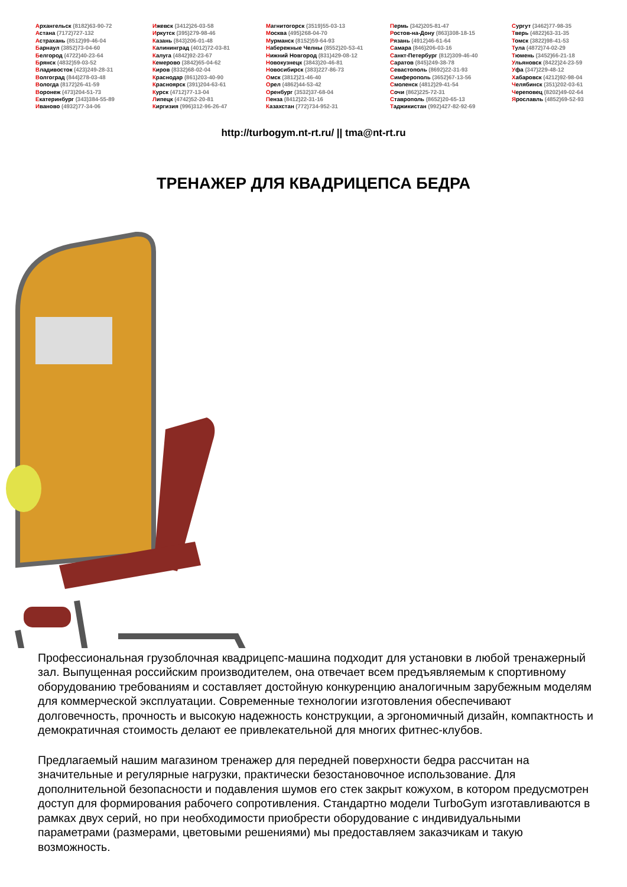Архангельск (8182)63-90-72
Астана (7172)727-132
Астрахань (8512)99-46-04
Барнаул (3852)73-04-60
Белгород (4722)40-23-64
Брянск (4832)59-03-52
Владивосток (423)249-28-31
Волгоград (844)278-03-48
Вологда (8172)26-41-59
Воронеж (473)204-51-73
Екатеринбург (343)384-55-89
Иваново (4932)77-34-06
Ижевск (3412)26-03-58
Иркутск (395)279-98-46
Казань (843)206-01-48
Калининград (4012)72-03-81
Калуга (4842)92-23-67
Кемерово (3842)65-04-62
Киров (8332)68-02-04
Краснодар (861)203-40-90
Красноярск (391)204-63-61
Курск (4712)77-13-04
Липецк (4742)52-20-81
Киргизия (996)312-96-26-47
Магнитогорск (3519)55-03-13
Москва (495)268-04-70
Мурманск (8152)59-64-93
Набережные Челны (8552)20-53-41
Нижний Новгород (831)429-08-12
Новокузнецк (3843)20-46-81
Новосибирск (383)227-86-73
Омск (3812)21-46-40
Орел (4862)44-53-42
Оренбург (3532)37-68-04
Пенза (8412)22-31-16
Казахстан (772)734-952-31
Пермь (342)205-81-47
Ростов-на-Дону (863)308-18-15
Рязань (4912)46-61-64
Самара (846)206-03-16
Санкт-Петербург (812)309-46-40
Саратов (845)249-38-78
Севастополь (8692)22-31-93
Симферополь (3652)67-13-56
Смоленск (4812)29-41-54
Сочи (862)225-72-31
Ставрополь (8652)20-65-13
Таджикистан (992)427-82-92-69
Сургут (3462)77-98-35
Тверь (4822)63-31-35
Томск (3822)98-41-53
Тула (4872)74-02-29
Тюмень (3452)66-21-18
Ульяновск (8422)24-23-59
Уфа (347)229-48-12
Хабаровск (4212)92-98-04
Челябинск (351)202-03-61
Череповец (8202)49-02-64
Ярославль (4852)69-52-93
http://turbogym.nt-rt.ru/ || tma@nt-rt.ru
ТРЕНАЖЕР ДЛЯ КВАДРИЦЕПСА БЕДРА
Профессиональная грузоблочная квадрицепс-машина подходит для установки в любой тренажерный зал. Выпущенная российским производителем, она отвечает всем предъявляемым к спортивному оборудованию требованиям и составляет достойную конкуренцию аналогичным зарубежным моделям для коммерческой эксплуатации. Современные технологии изготовления обеспечивают долговечность, прочность и высокую надежность конструкции, а эргономичный дизайн, компактность и демократичная стоимость делают ее привлекательной для многих фитнес-клубов.
Предлагаемый нашим магазином тренажер для передней поверхности бедра рассчитан на значительные и регулярные нагрузки, практически безостановочное использование. Для дополнительной безопасности и подавления шумов его стек закрыт кожухом, в котором предусмотрен доступ для формирования рабочего сопротивления. Стандартно модели TurboGym изготавливаются в рамках двух серий, но при необходимости приобрести оборудование с индивидуальными параметрами (размерами, цветовыми решениями) мы предоставляем заказчикам и такую возможность.